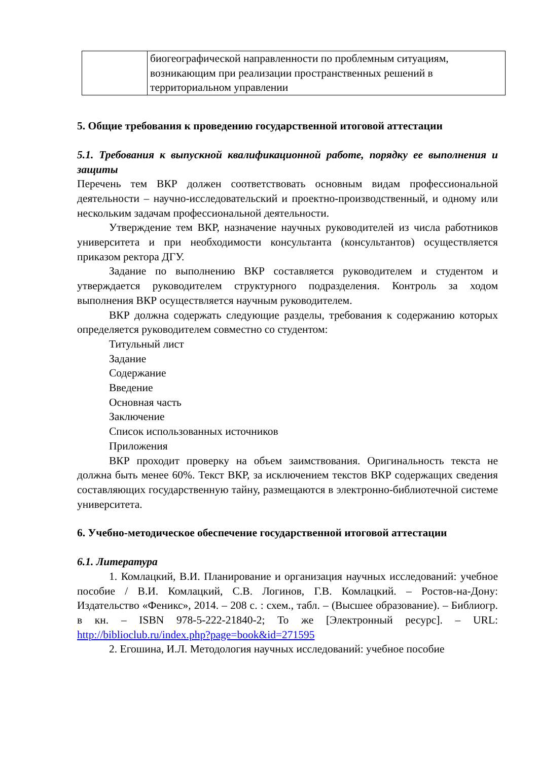| | биогеографической направленности по проблемным ситуациям, возникающим при реализации пространственных решений в территориальном управлении |
5. Общие требования к проведению государственной итоговой аттестации
5.1. Требования к выпускной квалификационной работе, порядку ее выполнения и защиты
Перечень тем ВКР должен соответствовать основным видам профессиональной деятельности – научно-исследовательский и проектно-производственный, и одному или нескольким задачам профессиональной деятельности.
Утверждение тем ВКР, назначение научных руководителей из числа работников университета и при необходимости консультанта (консультантов) осуществляется приказом ректора ДГУ.
Задание по выполнению ВКР составляется руководителем и студентом и утверждается руководителем структурного подразделения. Контроль за ходом выполнения ВКР осуществляется научным руководителем.
ВКР должна содержать следующие разделы, требования к содержанию которых определяется руководителем совместно со студентом:
Титульный лист
Задание
Содержание
Введение
Основная часть
Заключение
Список использованных источников
Приложения
ВКР проходит проверку на объем заимствования. Оригинальность текста не должна быть менее 60%. Текст ВКР, за исключением текстов ВКР содержащих сведения составляющих государственную тайну, размещаются в электронно-библиотечной системе университета.
6. Учебно-методическое обеспечение государственной итоговой аттестации
6.1. Литература
1. Комлацкий, В.И. Планирование и организация научных исследований: учебное пособие / В.И. Комлацкий, С.В. Логинов, Г.В. Комлацкий. – Ростов-на-Дону: Издательство «Феникс», 2014. – 208 с. : схем., табл. – (Высшее образование). – Библиогр. в кн. – ISBN 978-5-222-21840-2; То же [Электронный ресурс]. – URL: http://biblioclub.ru/index.php?page=book&id=271595
2. Егошина, И.Л. Методология научных исследований: учебное пособие